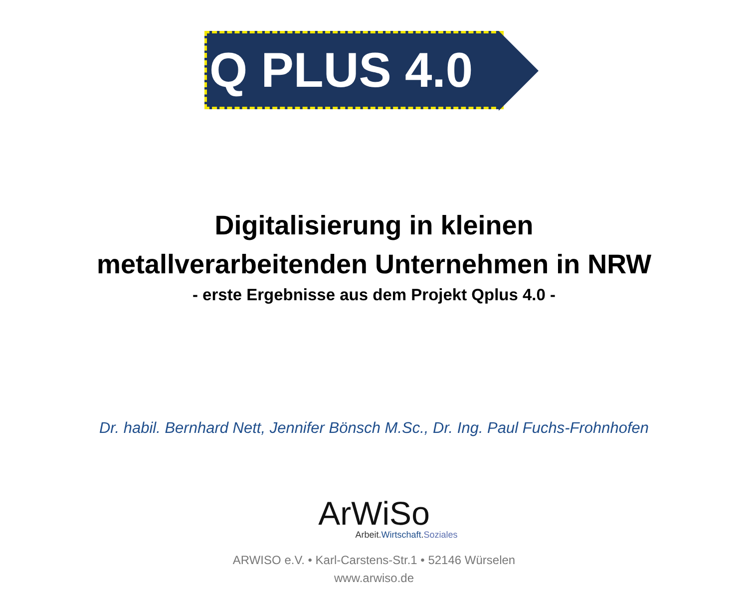Q PLUS 4.0
Digitalisierung in kleinen
metallverarbeitenden Unternehmen in NRW
- erste Ergebnisse aus dem Projekt Qplus 4.0 -
Dr. habil. Bernhard Nett, Jennifer Bönsch M.Sc., Dr. Ing. Paul Fuchs-Frohnhofen
ArWiSo
Arbeit.Wirtschaft.Soziales
ARWISO e.V. • Karl-Carstens-Str.1 • 52146 Würselen
www.arwiso.de